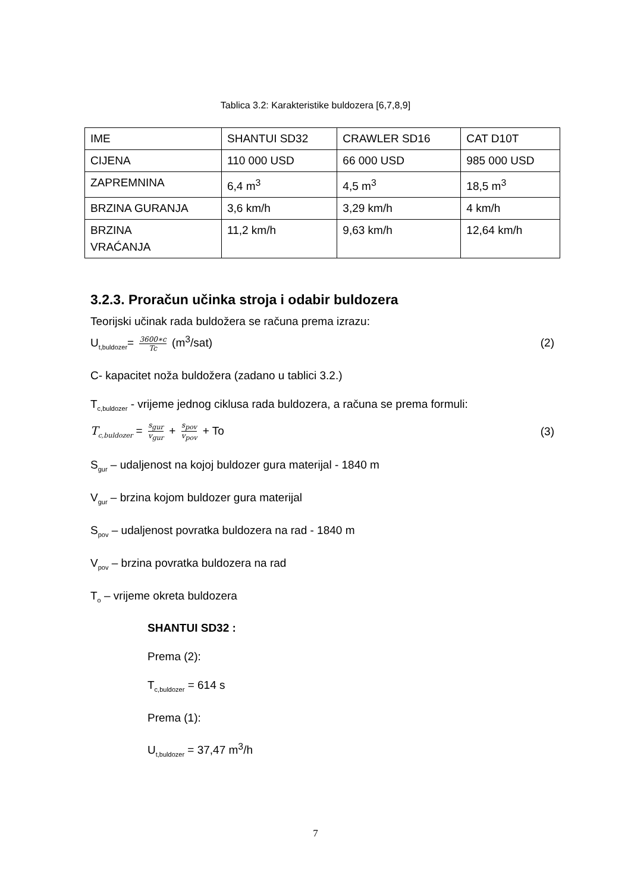Tablica 3.2: Karakteristike buldozera [6,7,8,9]
| IME | SHANTUI SD32 | CRAWLER SD16 | CAT D10T |
| CIJENA | 110 000 USD | 66 000 USD | 985 000 USD |
| ZAPREMNINA | 6,4 m<sup>3</sup> | 4,5 m<sup>3</sup> | 18,5 m<sup>3</sup> |
| BRZINA GURANJA | 3,6 km/h | 3,29 km/h | 4 km/h |
| BRZINA VRAĆANJA | 11,2 km/h | 9,63 km/h | 12,64 km/h |
3.2.3. Proračun učinka stroja i odabir buldozera
Teorijski učinak rada buldožera se računa prema izrazu:
U<sub>t,buldozer</sub>= 3600∗c Tc (m<sup>3</sup>/sat) (2)
C- kapacitet noža buldožera (zadano u tablici 3.2.)
T<sub>c,buldozer</sub> - vrijeme jednog ciklusa rada buldozera, a računa se prema formuli:
T<sub>c,buldozer</sub> = s<sub>gur</sub> v<sub>gur</sub> + s<sub>pov</sub> v<sub>pov</sub> + To (3)
S<sub>gur</sub> – udaljenost na kojoj buldozer gura materijal - 1840 m
V<sub>gur</sub> – brzina kojom buldozer gura materijal
S<sub>pov</sub> – udaljenost povratka buldozera na rad - 1840 m
V<sub>pov</sub> – brzina povratka buldozera na rad
T<sub>o</sub> – vrijeme okreta buldozera
SHANTUI SD32 :
Prema (2):
T<sub>c,buldozer</sub> = 614 s
Prema (1):
U<sub>t,buldozer</sub> = 37,47 m<sup>3</sup>/h
7